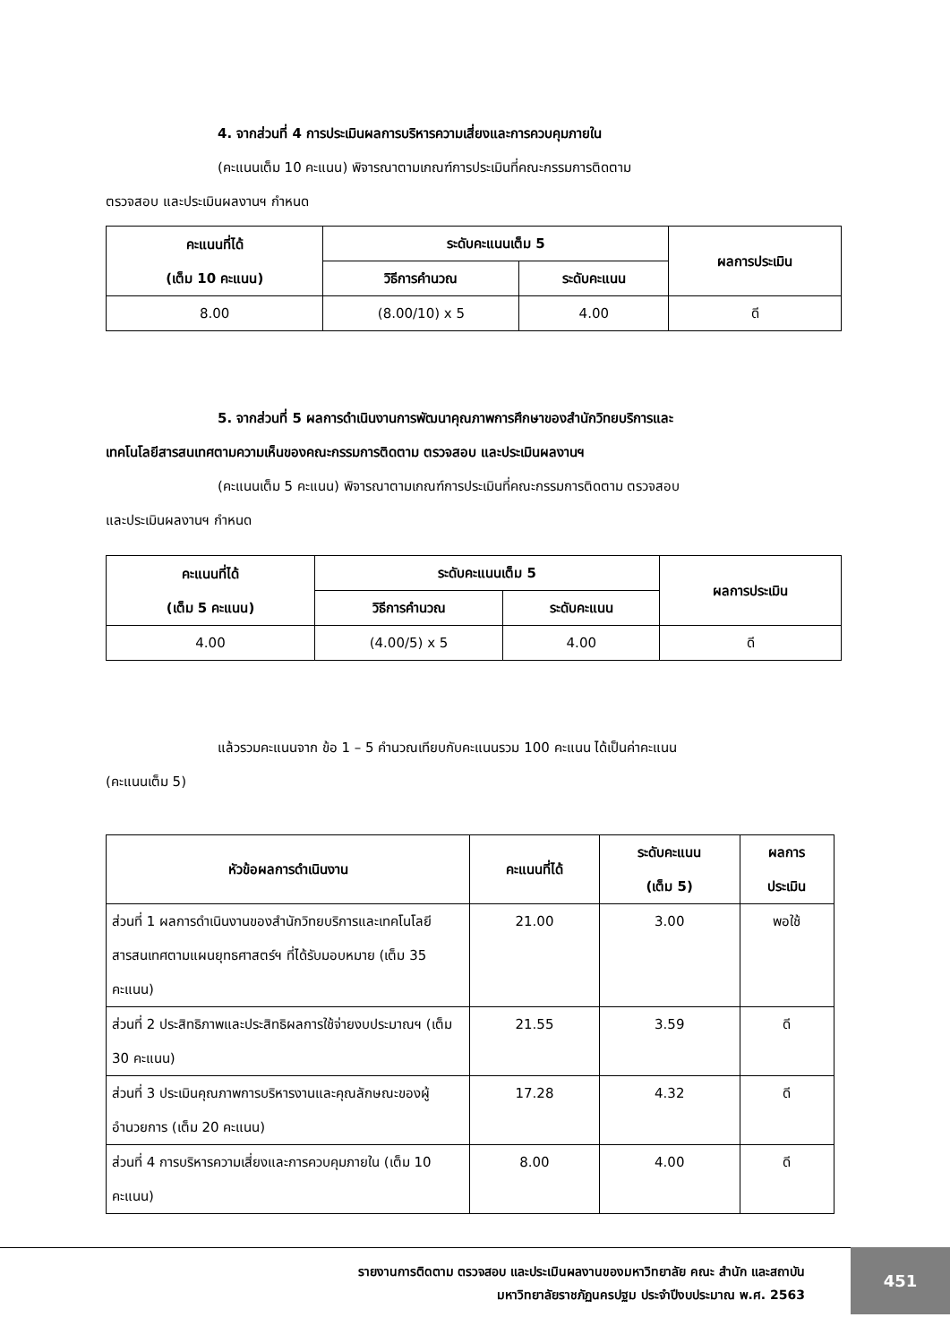4. จากส่วนที่ 4 การประเมินผลการบริหารความเสี่ยงและการควบคุมภายใน
(คะแนนเต็ม 10 คะแนน) พิจารณาตามเกณฑ์การประเมินที่คณะกรรมการติดตาม
ตรวจสอบ และประเมินผลงานฯ กำหนด
| คะแนนที่ได้ (เต็ม 10 คะแนน) | ระดับคะแนนเต็ม 5 | | ผลการประเมิน |
| --- | --- | --- | --- |
| | วิธีการคำนวณ | ระดับคะแนน | |
| 8.00 | (8.00/10) x 5 | 4.00 | ดี |
5. จากส่วนที่ 5 ผลการดำเนินงานการพัฒนาคุณภาพการศึกษาของสำนักวิทยบริการและ
เทคโนโลยีสารสนเทศตามความเห็นของคณะกรรมการติดตาม ตรวจสอบ และประเมินผลงานฯ
(คะแนนเต็ม 5 คะแนน) พิจารณาตามเกณฑ์การประเมินที่คณะกรรมการติดตาม ตรวจสอบ
และประเมินผลงานฯ กำหนด
| คะแนนที่ได้ (เต็ม 5 คะแนน) | ระดับคะแนนเต็ม 5 | | ผลการประเมิน |
| --- | --- | --- | --- |
| | วิธีการคำนวณ | ระดับคะแนน | |
| 4.00 | (4.00/5) x 5 | 4.00 | ดี |
แล้วรวมคะแนนจาก ข้อ 1 – 5 คำนวณเทียบกับคะแนนรวม 100 คะแนน ได้เป็นค่าคะแนน
(คะแนนเต็ม 5)
| หัวข้อผลการดำเนินงาน | คะแนนที่ได้ | ระดับคะแนน (เต็ม 5) | ผลการ ประเมิน |
| --- | --- | --- | --- |
| ส่วนที่ 1 ผลการดำเนินงานของสำนักวิทยบริการและเทคโนโลยีสารสนเทศตามแผนยุทธศาสตร์ฯ ที่ได้รับมอบหมาย (เต็ม 35 คะแนน) | 21.00 | 3.00 | พอใช้ |
| ส่วนที่ 2 ประสิทธิภาพและประสิทธิผลการใช้จ่ายงบประมาณฯ (เต็ม 30 คะแนน) | 21.55 | 3.59 | ดี |
| ส่วนที่ 3 ประเมินคุณภาพการบริหารงานและคุณลักษณะของผู้อำนวยการ (เต็ม 20 คะแนน) | 17.28 | 4.32 | ดี |
| ส่วนที่ 4 การบริหารความเสี่ยงและการควบคุมภายใน (เต็ม 10 คะแนน) | 8.00 | 4.00 | ดี |
รายงานการติดตาม ตรวจสอบ และประเมินผลงานของมหาวิทยาลัย คณะ สำนัก และสถาบัน
มหาวิทยาลัยราชภัฏนครปฐม ประจำปีงบประมาณ พ.ศ. 2563
451